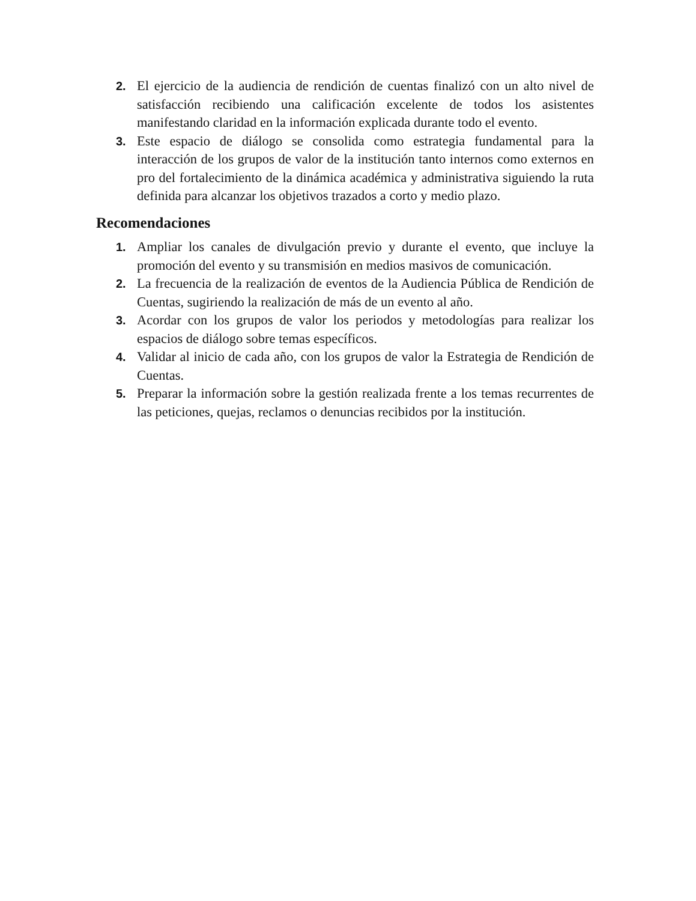2. El ejercicio de la audiencia de rendición de cuentas finalizó con un alto nivel de satisfacción recibiendo una calificación excelente de todos los asistentes manifestando claridad en la información explicada durante todo el evento.
3. Este espacio de diálogo se consolida como estrategia fundamental para la interacción de los grupos de valor de la institución tanto internos como externos en pro del fortalecimiento de la dinámica académica y administrativa siguiendo la ruta definida para alcanzar los objetivos trazados a corto y medio plazo.
Recomendaciones
1. Ampliar los canales de divulgación previo y durante el evento, que incluye la promoción del evento y su transmisión en medios masivos de comunicación.
2. La frecuencia de la realización de eventos de la Audiencia Pública de Rendición de Cuentas, sugiriendo la realización de más de un evento al año.
3. Acordar con los grupos de valor los periodos y metodologías para realizar los espacios de diálogo sobre temas específicos.
4. Validar al inicio de cada año, con los grupos de valor la Estrategia de Rendición de Cuentas.
5. Preparar la información sobre la gestión realizada frente a los temas recurrentes de las peticiones, quejas, reclamos o denuncias recibidos por la institución.